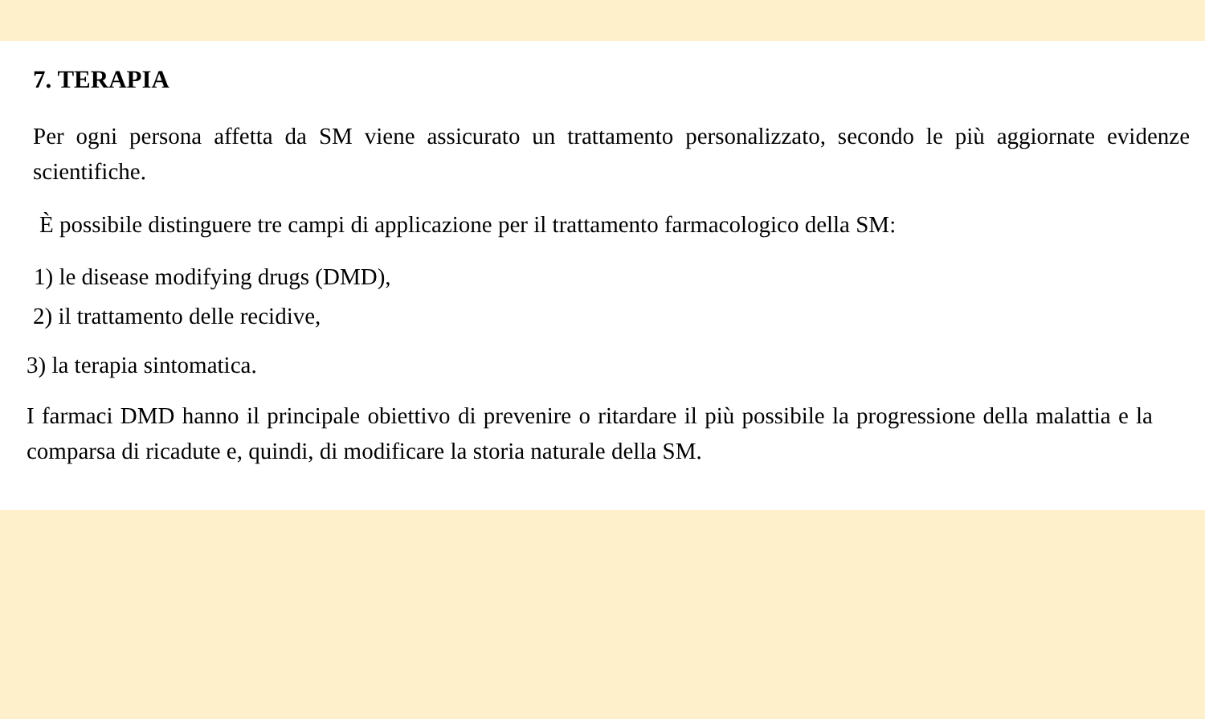7. TERAPIA
Per ogni persona affetta da SM viene assicurato un trattamento personalizzato, secondo le più aggiornate evidenze scientifiche.
È possibile distinguere tre campi di applicazione per il trattamento farmacologico della SM:
1) le disease modifying drugs (DMD),
2) il trattamento delle recidive,
3) la terapia sintomatica.
I farmaci DMD hanno il principale obiettivo di prevenire o ritardare il più possibile la progressione della malattia e la comparsa di ricadute e, quindi, di modificare la storia naturale della SM.